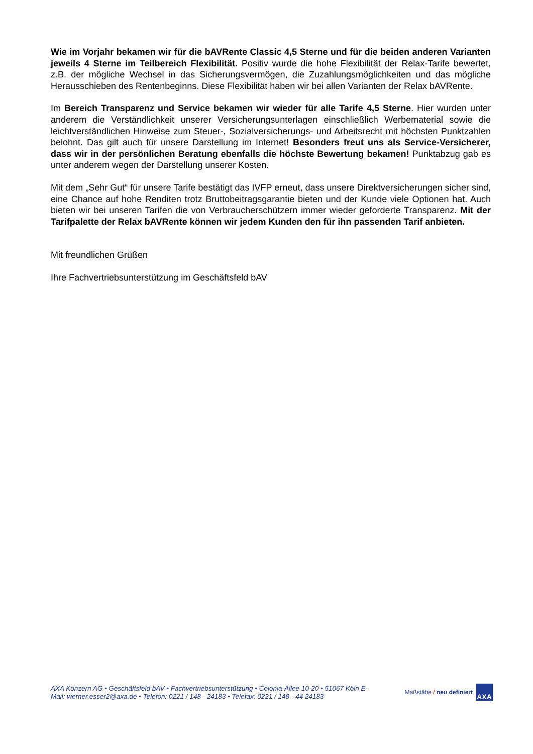Wie im Vorjahr bekamen wir für die bAVRente Classic 4,5 Sterne und für die beiden anderen Varianten jeweils 4 Sterne im Teilbereich Flexibilität. Positiv wurde die hohe Flexibilität der Relax-Tarife bewertet, z.B. der mögliche Wechsel in das Sicherungsvermögen, die Zuzahlungsmöglichkeiten und das mögliche Herausschieben des Rentenbeginns. Diese Flexibilität haben wir bei allen Varianten der Relax bAVRente.
Im Bereich Transparenz und Service bekamen wir wieder für alle Tarife 4,5 Sterne. Hier wurden unter anderem die Verständlichkeit unserer Versicherungsunterlagen einschließlich Werbematerial sowie die leichtverständlichen Hinweise zum Steuer-, Sozialversicherungs- und Arbeitsrecht mit höchsten Punktzahlen belohnt. Das gilt auch für unsere Darstellung im Internet! Besonders freut uns als Service-Versicherer, dass wir in der persönlichen Beratung ebenfalls die höchste Bewertung bekamen! Punktabzug gab es unter anderem wegen der Darstellung unserer Kosten.
Mit dem „Sehr Gut“ für unsere Tarife bestätigt das IVFP erneut, dass unsere Direktversicherungen sicher sind, eine Chance auf hohe Renditen trotz Bruttobeitragsgarantie bieten und der Kunde viele Optionen hat. Auch bieten wir bei unseren Tarifen die von Verbraucherschützern immer wieder geforderte Transparenz. Mit der Tarifpalette der Relax bAVRente können wir jedem Kunden den für ihn passenden Tarif anbieten.
Mit freundlichen Grüßen
Ihre Fachvertriebsunterstützung im Geschäftsfeld bAV
AXA Konzern AG • Geschäftsfeld bAV • Fachvertriebsunterstützung • Colonia-Allee 10-20 • 51067 Köln E-Mail: werner.esser2@axa.de • Telefon: 0221 / 148 - 24183 • Telefax: 0221 / 148 - 44 24183
Maßstäbe / neu definiert
AXA